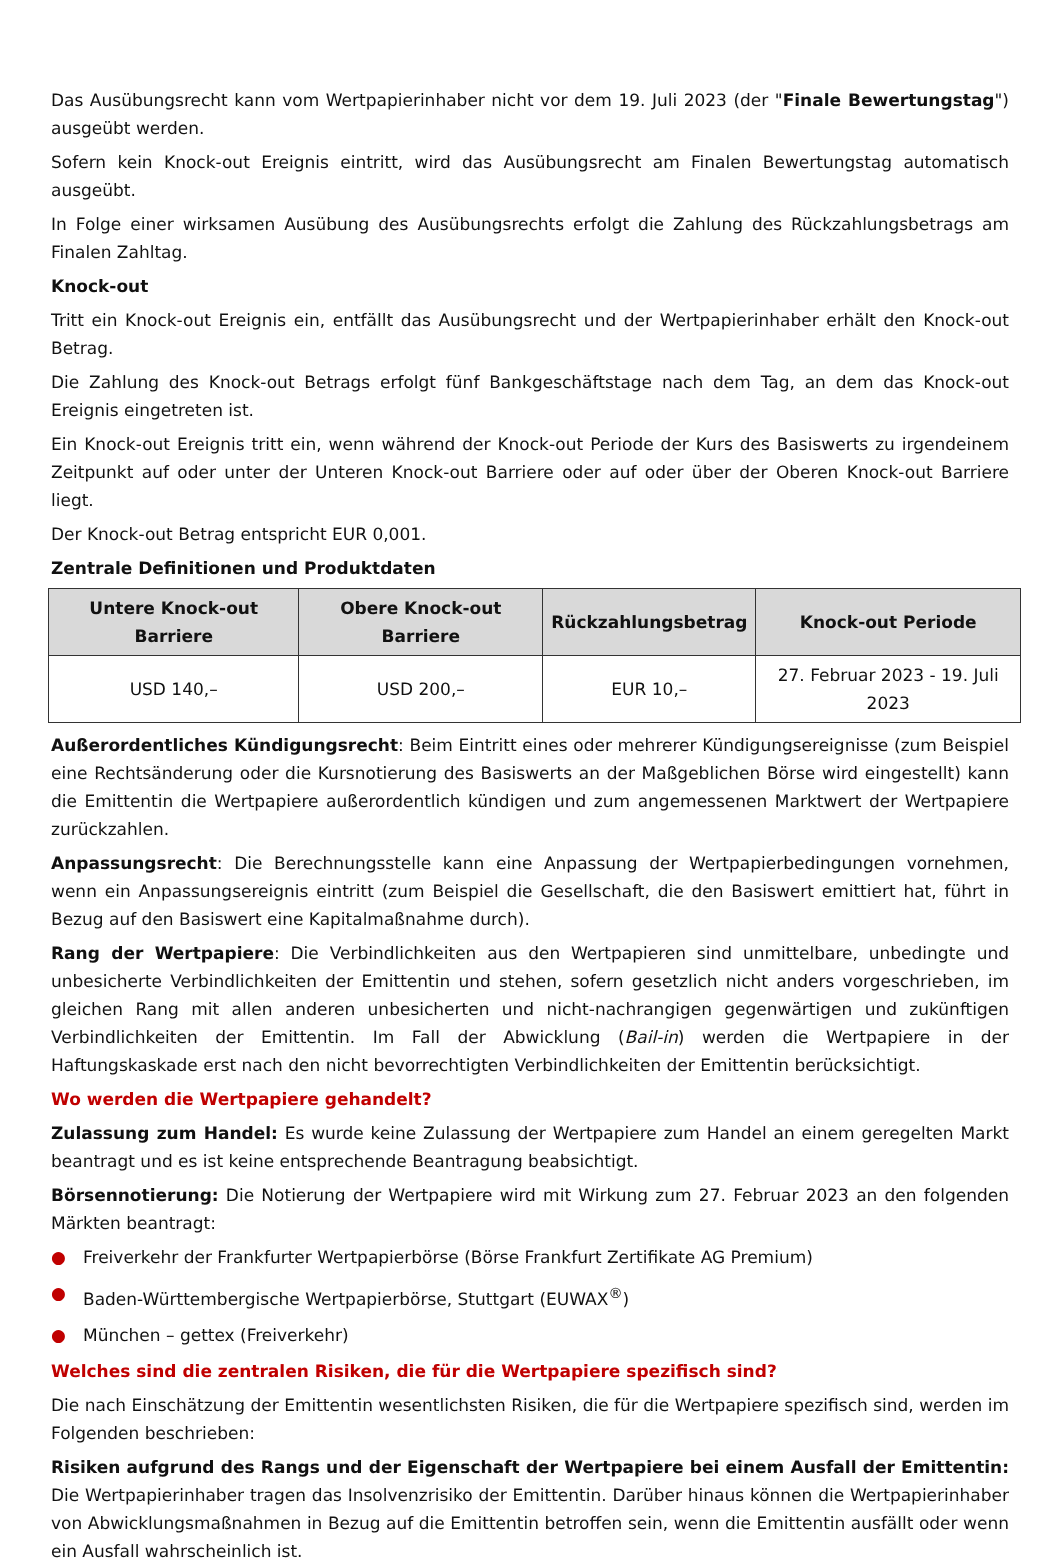Das Ausübungsrecht kann vom Wertpapierinhaber nicht vor dem 19. Juli 2023 (der "Finale Bewertungstag") ausgeübt werden.
Sofern kein Knock-out Ereignis eintritt, wird das Ausübungsrecht am Finalen Bewertungstag automatisch ausgeübt.
In Folge einer wirksamen Ausübung des Ausübungsrechts erfolgt die Zahlung des Rückzahlungsbetrags am Finalen Zahltag.
Knock-out
Tritt ein Knock-out Ereignis ein, entfällt das Ausübungsrecht und der Wertpapierinhaber erhält den Knock-out Betrag.
Die Zahlung des Knock-out Betrags erfolgt fünf Bankgeschäftstage nach dem Tag, an dem das Knock-out Ereignis eingetreten ist.
Ein Knock-out Ereignis tritt ein, wenn während der Knock-out Periode der Kurs des Basiswerts zu irgendeinem Zeitpunkt auf oder unter der Unteren Knock-out Barriere oder auf oder über der Oberen Knock-out Barriere liegt.
Der Knock-out Betrag entspricht EUR 0,001.
Zentrale Definitionen und Produktdaten
| Untere Knock-out Barriere | Obere Knock-out Barriere | Rückzahlungsbetrag | Knock-out Periode |
| --- | --- | --- | --- |
| USD 140,– | USD 200,– | EUR 10,– | 27. Februar 2023 - 19. Juli 2023 |
Außerordentliches Kündigungsrecht: Beim Eintritt eines oder mehrerer Kündigungsereignisse (zum Beispiel eine Rechtsänderung oder die Kursnotierung des Basiswerts an der Maßgeblichen Börse wird eingestellt) kann die Emittentin die Wertpapiere außerordentlich kündigen und zum angemessenen Marktwert der Wertpapiere zurückzahlen.
Anpassungsrecht: Die Berechnungsstelle kann eine Anpassung der Wertpapierbedingungen vornehmen, wenn ein Anpassungsereignis eintritt (zum Beispiel die Gesellschaft, die den Basiswert emittiert hat, führt in Bezug auf den Basiswert eine Kapitalmaßnahme durch).
Rang der Wertpapiere: Die Verbindlichkeiten aus den Wertpapieren sind unmittelbare, unbedingte und unbesicherte Verbindlichkeiten der Emittentin und stehen, sofern gesetzlich nicht anders vorgeschrieben, im gleichen Rang mit allen anderen unbesicherten und nicht-nachrangigen gegenwärtigen und zukünftigen Verbindlichkeiten der Emittentin. Im Fall der Abwicklung (Bail-in) werden die Wertpapiere in der Haftungskaskade erst nach den nicht bevorrechtigten Verbindlichkeiten der Emittentin berücksichtigt.
Wo werden die Wertpapiere gehandelt?
Zulassung zum Handel: Es wurde keine Zulassung der Wertpapiere zum Handel an einem geregelten Markt beantragt und es ist keine entsprechende Beantragung beabsichtigt.
Börsennotierung: Die Notierung der Wertpapiere wird mit Wirkung zum 27. Februar 2023 an den folgenden Märkten beantragt:
● Freiverkehr der Frankfurter Wertpapierbörse (Börse Frankfurt Zertifikate AG Premium)
● Baden-Württembergische Wertpapierbörse, Stuttgart (EUWAX<sup>®</sup>)
● München – gettex (Freiverkehr)
Welches sind die zentralen Risiken, die für die Wertpapiere spezifisch sind?
Die nach Einschätzung der Emittentin wesentlichsten Risiken, die für die Wertpapiere spezifisch sind, werden im Folgenden beschrieben:
Risiken aufgrund des Rangs und der Eigenschaft der Wertpapiere bei einem Ausfall der Emittentin: Die Wertpapierinhaber tragen das Insolvenzrisiko der Emittentin. Darüber hinaus können die Wertpapierinhaber von Abwicklungsmaßnahmen in Bezug auf die Emittentin betroffen sein, wenn die Emittentin ausfällt oder wenn ein Ausfall wahrscheinlich ist.